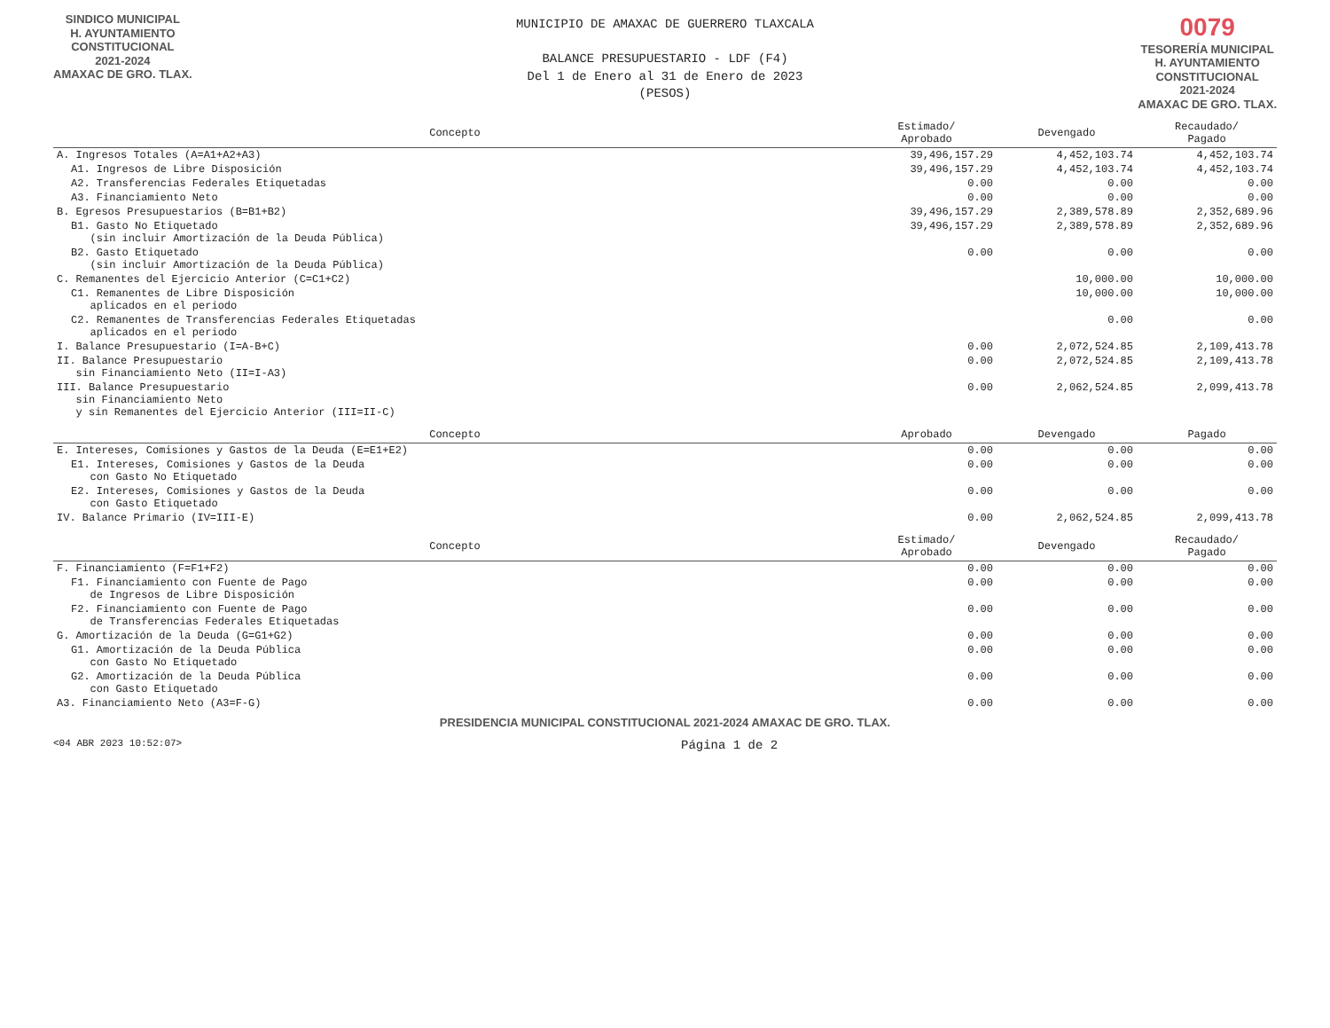SINDICO MUNICIPAL
H. AYUNTAMIENTO
CONSTITUCIONAL
2021-2024
AMAXAC DE GRO. TLAX.
MUNICIPIO DE AMAXAC DE GUERRERO TLAXCALA
BALANCE PRESUPUESTARIO - LDF (F4)
Del 1 de Enero al 31 de Enero de 2023
(PESOS)
0079
TESORERÍA MUNICIPAL
H. AYUNTAMIENTO
CONSTITUCIONAL
2021-2024
AMAXAC DE GRO. TLAX.
| Concepto | Estimado/ Aprobado | Devengado | Recaudado/ Pagado |
| --- | --- | --- | --- |
| A. Ingresos Totales (A=A1+A2+A3) | 39,496,157.29 | 4,452,103.74 | 4,452,103.74 |
| A1. Ingresos de Libre Disposición | 39,496,157.29 | 4,452,103.74 | 4,452,103.74 |
| A2. Transferencias Federales Etiquetadas | 0.00 | 0.00 | 0.00 |
| A3. Financiamiento Neto | 0.00 | 0.00 | 0.00 |
| B. Egresos Presupuestarios (B=B1+B2) | 39,496,157.29 | 2,389,578.89 | 2,352,689.96 |
| B1. Gasto No Etiquetado (sin incluir Amortización de la Deuda Pública) | 39,496,157.29 | 2,389,578.89 | 2,352,689.96 |
| B2. Gasto Etiquetado (sin incluir Amortización de la Deuda Pública) | 0.00 | 0.00 | 0.00 |
| C. Remanentes del Ejercicio Anterior (C=C1+C2) | | 10,000.00 | 10,000.00 |
| C1. Remanentes de Libre Disposición aplicados en el periodo | | 10,000.00 | 10,000.00 |
| C2. Remanentes de Transferencias Federales Etiquetadas aplicados en el periodo | | 0.00 | 0.00 |
| I. Balance Presupuestario (I=A-B+C) | 0.00 | 2,072,524.85 | 2,109,413.78 |
| II. Balance Presupuestario sin Financiamiento Neto (II=I-A3) | 0.00 | 2,072,524.85 | 2,109,413.78 |
| III. Balance Presupuestario sin Financiamiento Neto y sin Remanentes del Ejercicio Anterior (III=II-C) | 0.00 | 2,062,524.85 | 2,099,413.78 |
| Concepto | Aprobado | Devengado | Pagado |
| --- | --- | --- | --- |
| E. Intereses, Comisiones y Gastos de la Deuda (E=E1+E2) | 0.00 | 0.00 | 0.00 |
| E1. Intereses, Comisiones y Gastos de la Deuda con Gasto No Etiquetado | 0.00 | 0.00 | 0.00 |
| E2. Intereses, Comisiones y Gastos de la Deuda con Gasto Etiquetado | 0.00 | 0.00 | 0.00 |
| IV. Balance Primario (IV=III-E) | 0.00 | 2,062,524.85 | 2,099,413.78 |
| Concepto | Estimado/ Aprobado | Devengado | Recaudado/ Pagado |
| --- | --- | --- | --- |
| F. Financiamiento (F=F1+F2) | 0.00 | 0.00 | 0.00 |
| F1. Financiamiento con Fuente de Pago de Ingresos de Libre Disposición | 0.00 | 0.00 | 0.00 |
| F2. Financiamiento con Fuente de Pago de Transferencias Federales Etiquetadas | 0.00 | 0.00 | 0.00 |
| G. Amortización de la Deuda (G=G1+G2) | 0.00 | 0.00 | 0.00 |
| G1. Amortización de la Deuda Pública con Gasto No Etiquetado | 0.00 | 0.00 | 0.00 |
| G2. Amortización de la Deuda Pública con Gasto Etiquetado | 0.00 | 0.00 | 0.00 |
| A3. Financiamiento Neto (A3=F-G) | 0.00 | 0.00 | 0.00 |
PRESIDENCIA MUNICIPAL CONSTITUCIONAL 2021-2024 AMAXAC DE GRO. TLAX.
<04 ABR 2023 10:52:07> Página 1 de 2